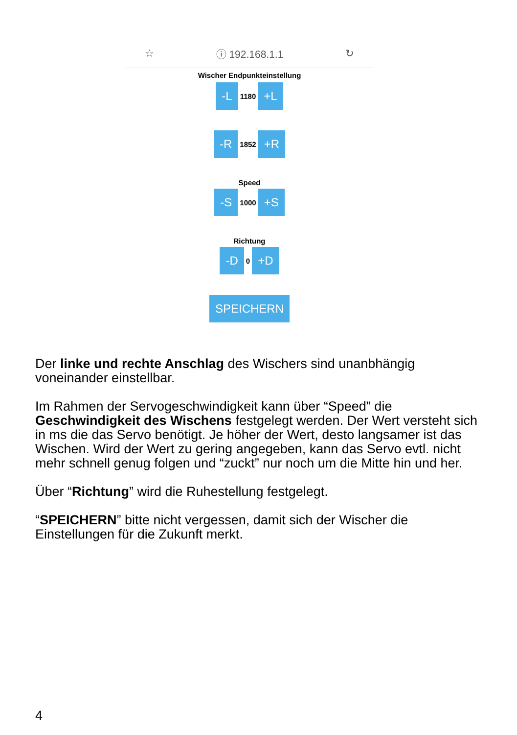☆ ⓘ 192.168.1.1 ↻
Wischer Endpunkteinstellung
-L 1180 +L
-R 1852 +R
Speed
-S 1000 +S
Richtung
-D 0 +D
SPEICHERN
Der linke und rechte Anschlag des Wischers sind unanbhängig voneinander einstellbar.
Im Rahmen der Servogeschwindigkeit kann über “Speed” die Geschwindigkeit des Wischens festgelegt werden. Der Wert versteht sich in ms die das Servo benötigt. Je höher der Wert, desto langsamer ist das Wischen. Wird der Wert zu gering angegeben, kann das Servo evtl. nicht mehr schnell genug folgen und “zuckt” nur noch um die Mitte hin und her.
Über “Richtung” wird die Ruhestellung festgelegt.
“SPEICHERN” bitte nicht vergessen, damit sich der Wischer die Einstellungen für die Zukunft merkt.
4